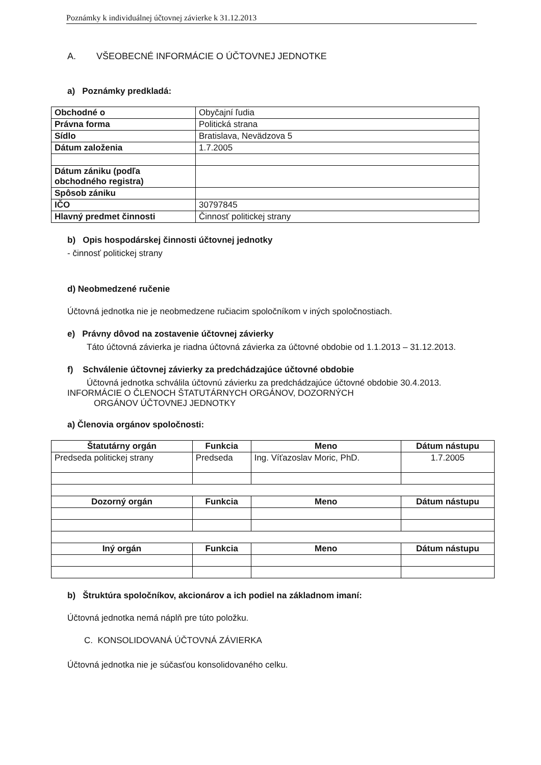Poznámky k individuálnej účtovnej závierke k 31.12.2013
A. VŠEOBECNÉ INFORMÁCIE O ÚČTOVNEJ JEDNOTKE
a) Poznámky predkladá:
| Obchodné o | Obyčajní ľudia |
| Právna forma | Politická strana |
| Sídlo | Bratislava, Nevädzova 5 |
| Dátum založenia | 1.7.2005 |
| Dátum zániku (podľa obchodného registra) | |
| Spôsob zániku | |
| IČO | 30797845 |
| Hlavný predmet činnosti | Činnosť politickej strany |
b) Opis hospodárskej činnosti účtovnej jednotky
- činnosť politickej strany
d) Neobmedzené ručenie
Účtovná jednotka nie je neobmedzene ručiacim spoločníkom v iných spoločnostiach.
e) Právny dôvod na zostavenie účtovnej závierky
Táto účtovná závierka je riadna účtovná závierka za účtovné obdobie od 1.1.2013 – 31.12.2013.
f) Schválenie účtovnej závierky za predchádzajúce účtovné obdobie
Účtovná jednotka schválila účtovnú závierku za predchádzajúce účtovné obdobie 30.4.2013.
INFORMÁCIE O ČLENOCH ŠTATUTÁRNYCH ORGÁNOV, DOZORNÝCH
ORGÁNOV ÚČTOVNEJ JEDNOTKY
a) Členovia orgánov spoločnosti:
| Štatutárny orgán | Funkcia | Meno | Dátum nástupu |
| --- | --- | --- | --- |
| Predseda politickej strany | Predseda | Ing. Víťazoslav Moric, PhD. | 1.7.2005 |
| Dozorný orgán | Funkcia | Meno | Dátum nástupu |
| Iný orgán | Funkcia | Meno | Dátum nástupu |
b) Štruktúra spoločníkov, akcionárov a ich podiel na základnom imaní:
Účtovná jednotka nemá náplň pre túto položku.
C. KONSOLIDOVANÁ ÚČTOVNÁ ZÁVIERKA
Účtovná jednotka nie je súčasťou konsolidovaného celku.